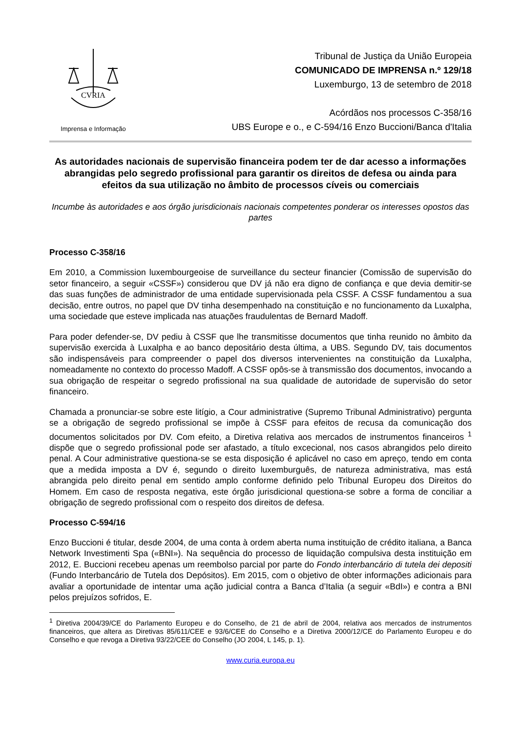CVRIA
Imprensa e Informação
Tribunal de Justiça da União Europeia
COMUNICADO DE IMPRENSA n.º 129/18
Luxemburgo, 13 de setembro de 2018
Acórdãos nos processos C-358/16
UBS Europe e o., e C-594/16 Enzo Buccioni/Banca d'Italia
As autoridades nacionais de supervisão financeira podem ter de dar acesso a informações abrangidas pelo segredo profissional para garantir os direitos de defesa ou ainda para efeitos da sua utilização no âmbito de processos cíveis ou comerciais
Incumbe às autoridades e aos órgão jurisdicionais nacionais competentes ponderar os interesses opostos das partes
Processo C-358/16
Em 2010, a Commission luxembourgeoise de surveillance du secteur financier (Comissão de supervisão do setor financeiro, a seguir «CSSF») considerou que DV já não era digno de confiança e que devia demitir-se das suas funções de administrador de uma entidade supervisionada pela CSSF. A CSSF fundamentou a sua decisão, entre outros, no papel que DV tinha desempenhado na constituição e no funcionamento da Luxalpha, uma sociedade que esteve implicada nas atuações fraudulentas de Bernard Madoff.
Para poder defender-se, DV pediu à CSSF que lhe transmitisse documentos que tinha reunido no âmbito da supervisão exercida à Luxalpha e ao banco depositário desta última, a UBS. Segundo DV, tais documentos são indispensáveis para compreender o papel dos diversos intervenientes na constituição da Luxalpha, nomeadamente no contexto do processo Madoff. A CSSF opôs-se à transmissão dos documentos, invocando a sua obrigação de respeitar o segredo profissional na sua qualidade de autoridade de supervisão do setor financeiro.
Chamada a pronunciar-se sobre este litígio, a Cour administrative (Supremo Tribunal Administrativo) pergunta se a obrigação de segredo profissional se impõe à CSSF para efeitos de recusa da comunicação dos documentos solicitados por DV. Com efeito, a Diretiva relativa aos mercados de instrumentos financeiros <sup>1</sup> dispõe que o segredo profissional pode ser afastado, a título excecional, nos casos abrangidos pelo direito penal. A Cour administrative questiona-se se esta disposição é aplicável no caso em apreço, tendo em conta que a medida imposta a DV é, segundo o direito luxemburguês, de natureza administrativa, mas está abrangida pelo direito penal em sentido amplo conforme definido pelo Tribunal Europeu dos Direitos do Homem. Em caso de resposta negativa, este órgão jurisdicional questiona-se sobre a forma de conciliar a obrigação de segredo profissional com o respeito dos direitos de defesa.
Processo C-594/16
Enzo Buccioni é titular, desde 2004, de uma conta à ordem aberta numa instituição de crédito italiana, a Banca Network Investimenti Spa («BNI»). Na sequência do processo de liquidação compulsiva desta instituição em 2012, E. Buccioni recebeu apenas um reembolso parcial por parte do Fondo interbancário di tutela dei depositi (Fundo Interbancário de Tutela dos Depósitos). Em 2015, com o objetivo de obter informações adicionais para avaliar a oportunidade de intentar uma ação judicial contra a Banca d’Italia (a seguir «BdI») e contra a BNI pelos prejuízos sofridos, E.
<sup>1</sup> Diretiva 2004/39/CE do Parlamento Europeu e do Conselho, de 21 de abril de 2004, relativa aos mercados de instrumentos financeiros, que altera as Diretivas 85/611/CEE e 93/6/CEE do Conselho e a Diretiva 2000/12/CE do Parlamento Europeu e do Conselho e que revoga a Diretiva 93/22/CEE do Conselho (JO 2004, L 145, p. 1).
www.curia.europa.eu